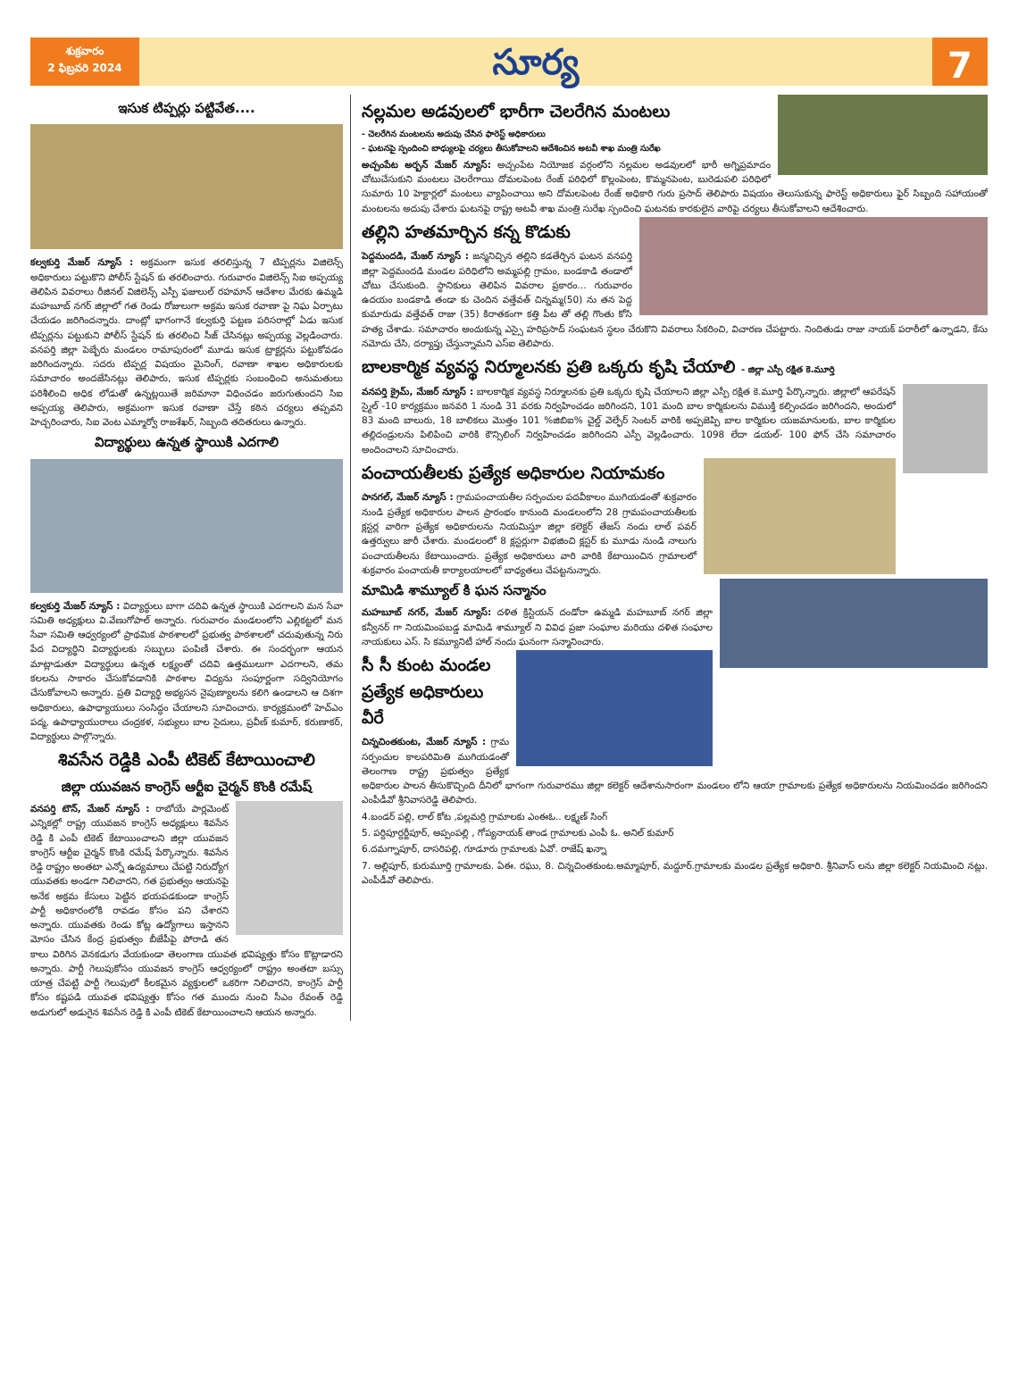శుక్రవారం
2 ఫిబ్రవరి 2024
సూర్య
7
ఇసుక టిప్పర్లు పట్టివేత....
కల్వకుర్తి మేజర్ న్యూస్ : అక్రమంగా ఇసుక తరలిస్తున్న 7 టిప్పర్లను విజిలెన్స్ అధికారులు పట్టుకొని పోలీస్ స్టేషన్ కు తరలించారు. గురువారం విజిలెన్స్ సిఐ అప్పయ్య తెలిపిన వివరాలు రీజినల్ విజిలెన్స్ ఎస్పీ ఫజులుల్ రహమాన్ ఆదేశాల మేరకు ఉమ్మడి మహబూబ్ నగర్ జిల్లాలో గత రెండు రోజులుగా అక్రమ ఇసుక రవాణా పై నిఘ ఏర్పాటు చేయడం జరిగిందన్నారు. దాంట్లో భాగంగానే కల్వకుర్తి పట్టణ పరిసరాల్లో ఏడు ఇసుక టిప్పర్లను పట్టుకుని పోలీస్ స్టేషన్ కు తరలించి సీజ్ చేసినట్లు అప్పయ్య వెల్లడించారు. వనపర్తి జిల్లా పెబ్బేరు మండలం రామాపురంలో మూడు ఇసుక ట్రాక్టర్లను పట్టుకోవడం జరిగిందన్నారు. సదరు టిప్పర్ల విషయం మైనింగ్, రవాణా శాఖల అధికారులకు సమాచారం అందజేసినట్లు తెలిపారు, ఇసుక టిప్పర్లకు సంబంధించి అనుమతులు పరిశీలించి అధిక లోడుతో ఉన్నట్లయితే జరిమానా విధించడం జరుగుతుందని సిఐ అప్పయ్య తెలిపారు, అక్రమంగా ఇసుక రవాణా చేస్తే కఠిన చర్యలు తప్పవని హెచ్చరించారు, సిఐ వెంట ఎమ్మార్వో రాజశేఖర్, సిబ్బంది తదితరులు ఉన్నారు.
విద్యార్థులు ఉన్నత స్థాయికి ఎదగాలి
కల్వకుర్తి మేజర్ న్యూస్ : విద్యార్థులు బాగా చదివి ఉన్నత స్థాయికి ఎదగాలని మన సేవా సమితి అధ్యక్షులు వి.వేణుగోపాల్ అన్నారు. గురువారం మండలంలోని ఎల్లికట్టలో మన సేవా సమితి ఆధ్వర్యంలో ప్రాథమిక పాఠశాలలో ప్రభుత్వ పాఠశాలలో చదువుతున్న నిరు పేద విద్యార్థిని విద్యార్థులకు సబ్బులు పంపిణీ చేశారు. ఈ సందర్భంగా ఆయన మాట్లాడుతూ విద్యార్థులు ఉన్నత లక్ష్యంతో చదివి ఉత్తములుగా ఎదగాలని, తమ కలలను సాకారం చేసుకోవడానికి పాఠశాల విద్యను సంపూర్ణంగా సద్వినియోగం చేసుకోవాలని అన్నారు. ప్రతి విద్యార్థి అభ్యసన నైపుణ్యాలను కలిగి ఉండాలని ఆ దిశగా అధికారులు, ఉపాధ్యాయులు సంసిద్ధం చేయాలని సూచించారు. కార్యక్రమంలో హెచ్ఎం పద్మ, ఉపాధ్యాయురాలు చంద్రకళ, సభ్యులు బాల సైదులు, ప్రవీణ్ కుమార్, కరుణాకర్, విద్యార్థులు పాల్గొన్నారు.
శివసేన రెడ్డికి ఎంపీ టికెట్ కేటాయించాలి
జిల్లా యువజన కాంగ్రెస్ ఆర్టీఐ చైర్మన్ కొంకి రమేష్
వనపర్తి టౌన్, మేజర్ న్యూస్ : రాబోయే పార్లమెంట్ ఎన్నికల్లో రాష్ట్ర యువజన కాంగ్రెస్ అధ్యక్షులు శివసేన రెడ్డి కి ఎంపీ టికెట్ కేటాయించాలని జిల్లా యువజన కాంగ్రెస్ ఆర్టీఐ చైర్మన్ కొంకి రమేష్ పేర్కొన్నారు. శివసేన రెడ్డి రాష్ట్రం అంతటా ఎన్నో ఉద్యమాలు చేపట్టి నిరుద్యోగ యువతకు అండగా నిలిచారని, గత ప్రభుత్వం ఆయనపై అనేక అక్రమ కేసులు పెట్టిన భయపడకుండా కాంగ్రెస్ పార్టీ అధికారంలోకి రావడం కోసం పని చేశారని అన్నారు. యువతకు రెండు కోట్ల ఉద్యోగాలు ఇస్తానని మోసం చేసిన కేంద్ర ప్రభుత్వం బీజేపీపై పోరాడి తన కాలు విరిగిన వెనకడుగు వేయకుండా తెలంగాణ యువత భవిష్యత్తు కోసం కొట్లాడారని అన్నారు. పార్టీ గెలుపుకోసం యువజన కాంగ్రెస్ ఆధ్వర్యంలో రాష్ట్రం అంతటా బస్సు యాత్ర చేపట్టి పార్టీ గెలుపులో కీలకమైన వ్యక్తులలో ఒకరిగా నిలిచారని, కాంగ్రెస్ పార్టీ కోసం కష్టపడి యువత భవిష్యత్తు కోసం గత ముందు నుంచి సీఎం రేవంత్ రెడ్డి అడుగులో అడుగైన శివసేన రెడ్డి కి ఎంపీ టికెట్ కేటాయించాలని ఆయన అన్నారు.
నల్లమల అడవులలో భారీగా చెలరేగిన మంటలు
- చెలరేగిన మంటలను అదుపు చేసిన ఫారెస్ట్ అధికారులు
- ఘటనపై స్పందించి బాధ్యులపై చర్యలు తీసుకోవాలని ఆదేశించిన అటవీ శాఖ మంత్రి సురేఖ
అచ్చంపేట అర్బన్ మేజర్ న్యూస్: అచ్చంపేట నియోజక వర్గంలోని నల్లమల అడవులలో భారీ అగ్నిప్రమాదం చోటుచేసుకుని మంటలు చెలరేగాయి దోమలపెంట రేంజ్ పరిధిలో కొల్లంపెంట, కొమ్మనపెంట, బురెడుపలి పరిధిలో సుమారు 10 హెక్టార్లలో మంటలు వ్యాపించాయి అని దోమలపెంట రేంజ్ అధికారి గురు ప్రసాద్ తెలిపారు విషయం తెలుసుకున్న ఫారెస్ట్ అధికారులు ఫైర్ సిబ్బంది సహాయంతో మంటలను అదుపు చేశారు ఘటనపై రాష్ట్ర అటవీ శాఖ మంత్రి సురేఖ స్పందించి ఘటనకు కారకులైన వారిపై చర్యలు తీసుకోవాలని ఆదేశించారు.
తల్లిని హతమార్చిన కన్న కొడుకు
పెద్దమందడి, మేజర్ న్యూస్ : జన్మనిచ్చిన తల్లిని కడతేర్చిన ఘటన వనపర్తి జిల్లా పెద్దమందడి మండల పరిధిలోని అమ్మపల్లి గ్రామం, బండకాడి తండాలో చోటు చేసుకుంది. స్థానికులు తెలిపిన వివరాల ప్రకారం... గురువారం ఉదయం బండకాడి తండా కు చెందిన వత్తేవత్ చిన్నమ్మ(50) ను తన పెద్ద కుమారుడు వత్తేవత్ రాజు (35) కిరాతకంగా కత్తి పీట తో తల్లి గొంతు కోసి హత్య చేశాడు. సమాచారం అందుకున్న ఎస్సై హరిప్రసాద్ సంఘటన స్థలం చేరుకొని వివరాలు సేకరించి, విచారణ చేపట్టారు. నిందితుడు రాజు నాయక్ పరారీలో ఉన్నాడని, కేసు నమోదు చేసి, దర్యాప్తు చేస్తున్నామని ఎస్ఐ తెలిపారు.
బాలకార్మిక వ్యవస్థ నిర్మూలనకు ప్రతి ఒక్కరు కృషి చేయాలి - జిల్లా ఎస్పీ రక్షిత కె.మూర్తి
వనపర్తి క్రైమ్, మేజర్ న్యూస్ : బాలకార్మిక వ్యవస్థ నిర్మూలనకు ప్రతి ఒక్కరు కృషి చేయాలని జిల్లా ఎస్పీ రక్షిత కె.మూర్తి పేర్కొన్నారు. జిల్లాలో ఆపరేషన్ స్మైల్ -10 కార్యక్రమం జనవరి 1 నుండి 31 వరకు నిర్వహించడం జరిగిందని, 101 మంది బాల కార్మికులను విముక్తి కల్పించడం జరిగిందని, అందులో 83 మంది బాలురు, 18 బాలికలు మొత్తం 101 %జిబిఐ% చైల్డ్ వెల్ఫేర్ సెంటర్ వారికి అప్పజెప్పి బాల కార్మికుల యజమానులకు, బాల కార్మికుల తల్లిదండ్రులను పిలిపించి వారికి కౌన్సిలింగ్ నిర్వహించడం జరిగిందని ఎస్పీ వెల్లడించారు. 1098 లేదా డయల్- 100 ఫోన్ చేసి సమాచారం అందించాలని సూచించారు.
పంచాయతీలకు ప్రత్యేక అధికారుల నియామకం
పానగల్, మేజర్ న్యూస్ : గ్రామపంచాయతీల సర్పంచుల పదవీకాలం ముగియడంతో శుక్రవారం నుండి ప్రత్యేక అధికారుల పాలన ప్రారంభం కానుంది మండలంలోని 28 గ్రామపంచాయతీలకు క్లస్టర్ల వారిగా ప్రత్యేక అధికారులను నియమిస్తూ జిల్లా కలెక్టర్ తేజస్ నందు లాల్ పవర్ ఉత్తర్వులు జారీ చేశారు. మండలంలో 8 క్లస్టర్లుగా విభజించి క్లస్టర్ కు మూడు నుండి నాలుగు పంచాయతీలను కేటాయించారు. ప్రత్యేక అధికారులు వారి వారికి కేటాయించిన గ్రామాలలో శుక్రవారం పంచాయతీ కార్యాలయాలలో బాధ్యతలు చేపట్టనున్నారు.
మామిడి శామ్యూల్ కి ఘన సన్మానం
మహబూబ్ నగర్, మేజర్ న్యూస్: దళిత క్రిస్టియన్ దండోరా ఉమ్మడి మహబూబ్ నగర్ జిల్లా కన్వీనర్ గా నియమింపబడ్డ మామిడి శామ్యూల్ ని వివిధ ప్రజా సంఘాల మరియు దళిత సంఘాల నాయకులు ఎస్. సి కమ్యూనిటీ హాల్ నందు ఘనంగా సన్మానించారు.
సీ సీ కుంట మండల ప్రత్యేక అధికారులు వీరే
చిన్నచింతకుంట, మేజర్ న్యూస్ : గ్రామ సర్పంచుల కాలపరిమితి ముగియడంతో తెలంగాణ రాష్ట్ర ప్రభుత్వం ప్రత్యేక అధికారుల పాలన తీసుకొచ్చింది దీనిలో భాగంగా గురువారము జిల్లా కలెక్టర్ ఆదేశానుసారంగా మండలం లోని ఆయా గ్రామాలకు ప్రత్యేక అధికారులను నియమించడం జరిగిందని ఎంపీడీవో శ్రీనివాసరెడ్డి తెలిపారు.
4.బండర్ పల్లి, లాల్ కోట ,పల్లమర్రి గ్రామాలకు ఎంఈఓ.. లక్ష్మణ్ సింగ్
5. పర్దిపూర్దర్జీపూర్, అప్పంపల్లి , గోప్యనాయక్ తాండ గ్రామాలకు ఎంపీ ఓ. అనిల్ కుమార్
6.దమగ్నాపూర్, దాసరిపల్లి, గూడూరు గ్రామాలకు ఏవో. రాజేష్ ఖన్నా
7. అల్లిపూర్, కురుమూర్తి గ్రామాలకు. ఏఈ. రఘు, 8. చిన్నచింతకుంట.అమ్మాపూర్, మద్దూర్.గ్రామాలకు మండల ప్రత్యేక అధికారి. శ్రీనివాస్ లను జిల్లా కలెక్టర్ నియమించి నట్లు. ఎంపీడీవో తెలిపారు.